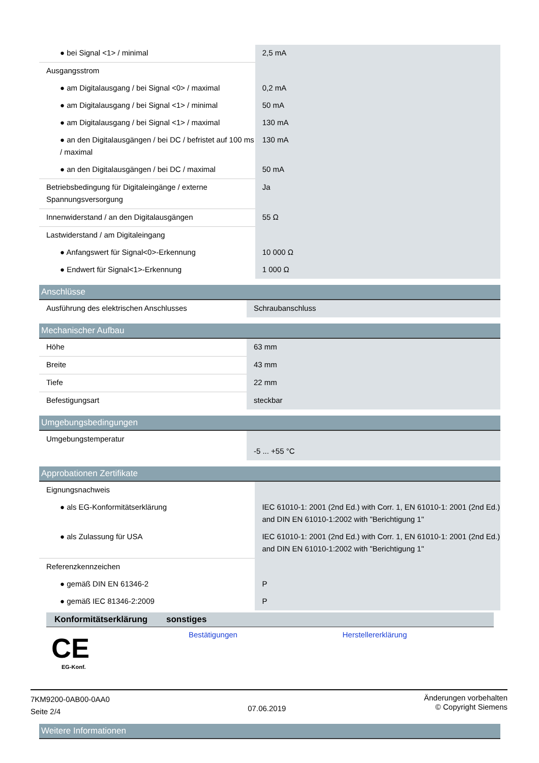| ● bei Signal <1> / minimal | 2,5 mA |
| Ausgangsstrom | |
| ● am Digitalausgang / bei Signal <0> / maximal | 0,2 mA |
| ● am Digitalausgang / bei Signal <1> / minimal | 50 mA |
| ● am Digitalausgang / bei Signal <1> / maximal | 130 mA |
| ● an den Digitalausgängen / bei DC / befristet auf 100 ms / maximal | 130 mA |
| ● an den Digitalausgängen / bei DC / maximal | 50 mA |
| Betriebsbedingung für Digitaleingänge / externe Spannungsversorgung | Ja |
| Innenwiderstand / an den Digitalausgängen | 55 Ω |
| Lastwiderstand / am Digitaleingang | |
| ● Anfangswert für Signal<0>-Erkennung | 10 000 Ω |
| ● Endwert für Signal<1>-Erkennung | 1 000 Ω |
Anschlüsse
| Ausführung des elektrischen Anschlusses | Schraubanschluss |
Mechanischer Aufbau
| Höhe | 63 mm |
| Breite | 43 mm |
| Tiefe | 22 mm |
| Befestigungsart | steckbar |
Umgebungsbedingungen
| Umgebungstemperatur | -5 ... +55 °C |
Approbationen Zertifikate
| Eignungsnachweis | |
| ● als EG-Konformitätserklärung | IEC 61010-1: 2001 (2nd Ed.) with Corr. 1, EN 61010-1: 2001 (2nd Ed.) and DIN EN 61010-1:2002 with "Berichtigung 1" |
| ● als Zulassung für USA | IEC 61010-1: 2001 (2nd Ed.) with Corr. 1, EN 61010-1: 2001 (2nd Ed.) and DIN EN 61010-1:2002 with "Berichtigung 1" |
| Referenzkennzeichen | |
| ● gemäß DIN EN 61346-2 | P |
| ● gemäß IEC 81346-2:2009 | P |
| Konformitätserklärung | sonstiges | |
| --- | --- | --- |
| CE EG-Konf. | Bestätigungen | Herstellererklärung |
Weitere Informationen
7KM9200-0AB00-0AA0
Seite 2/4
07.06.2019
Änderungen vorbehalten
© Copyright Siemens